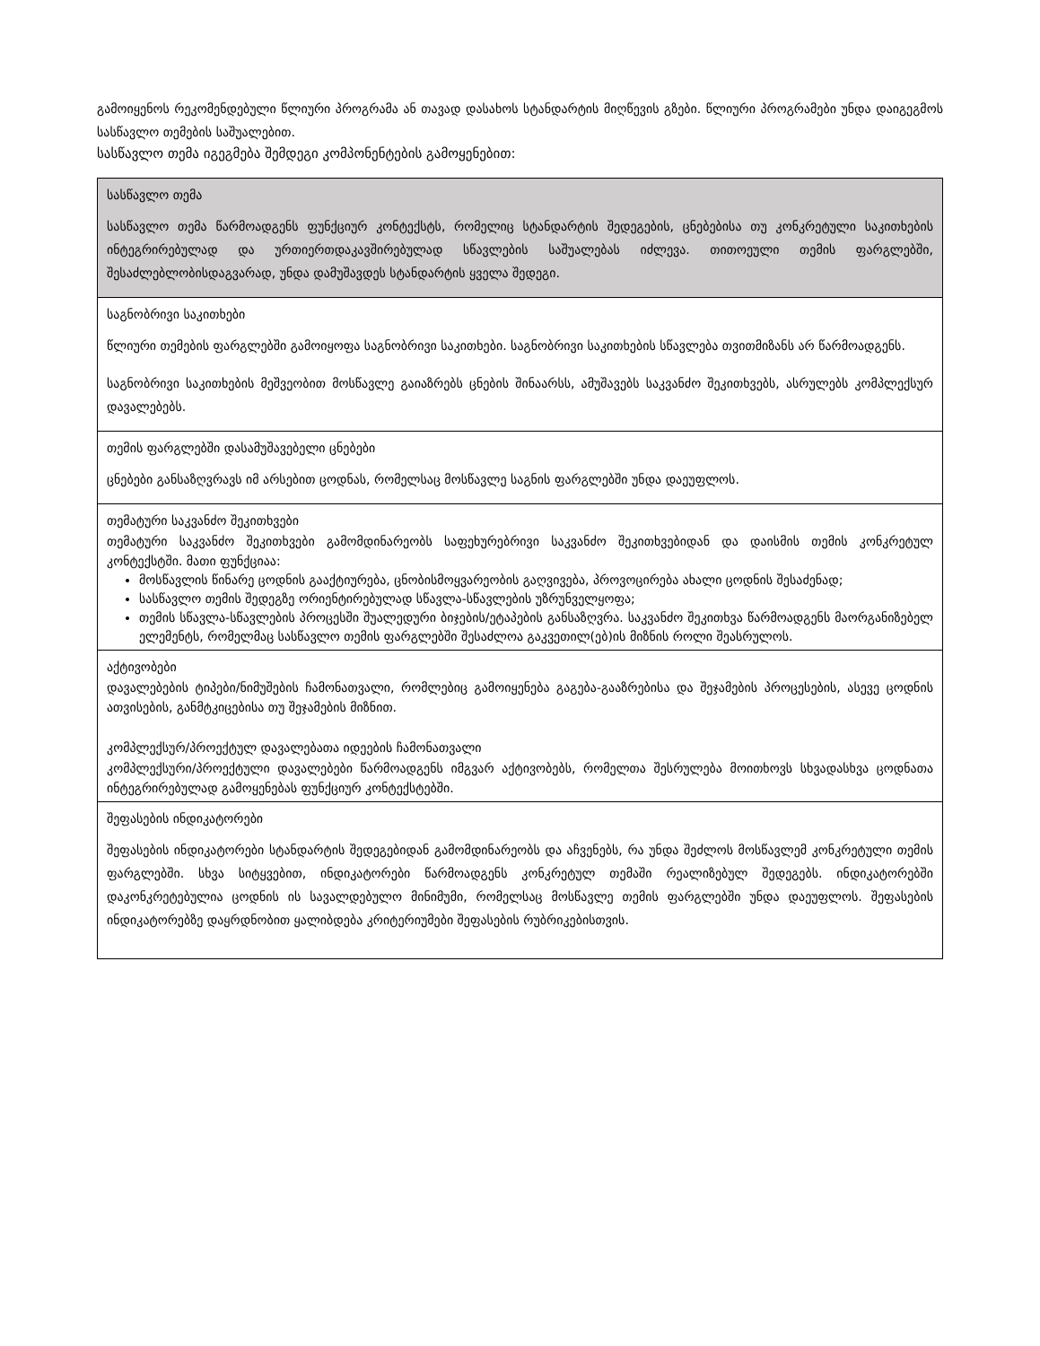გამოიყენოს რეკომენდებული წლიური პროგრამა ან თავად დასახოს სტანდარტის მიღწევის გზები. წლიური პროგრამები უნდა დაიგეგმოს სასწავლო თემების საშუალებით.
სასწავლო თემა იგეგმება შემდეგი კომპონენტების გამოყენებით:
| სასწავლო თემა სასწავლო თემა წარმოადგენს ფუნქციურ კონტექსტს, რომელიც სტანდარტის შედეგების, ცნებებისა თუ კონკრეტული საკითხების ინტეგრირებულად და ურთიერთდაკავშირებულად სწავლების საშუალებას იძლევა. თითოეული თემის ფარგლებში, შესაძლებლობისდაგვარად, უნდა დამუშავდეს სტანდარტის ყველა შედეგი. |
| საგნობრივი საკითხები წლიური თემების ფარგლებში გამოიყოფა საგნობრივი საკითხები. საგნობრივი საკითხების სწავლება თვითმიზანს არ წარმოადგენს. საგნობრივი საკითხების მეშვეობით მოსწავლე გაიაზრებს ცნების შინაარსს, ამუშავებს საკვანძო შეკითხვებს, ასრულებს კომპლექსურ დავალებებს. |
| თემის ფარგლებში დასამუშავებელი ცნებები ცნებები განსაზღვრავს იმ არსებით ცოდნას, რომელსაც მოსწავლე საგნის ფარგლებში უნდა დაეუფლოს. |
| თემატური საკვანძო შეკითხვები თემატური საკვანძო შეკითხვები გამომდინარეობს საფეხურებრივი საკვანძო შეკითხვებიდან და დაისმის თემის კონკრეტულ კონტექსტში. მათი ფუნქციაა: მოსწავლის წინარე ცოდნის გააქტიურება, ცნობისმოყვარეობის გაღვივება, პროვოცირება ახალი ცოდნის შესაძენად; სასწავლო თემის შედეგზე ორიენტირებულად სწავლა-სწავლების უზრუნველყოფა; თემის სწავლა-სწავლების პროცესში შუალედური ბიჯების/ეტაპების განსაზღვრა. საკვანძო შეკითხვა წარმოადგენს მაორგანიზებელ ელემენტს, რომელმაც სასწავლო თემის ფარგლებში შესაძლოა გაკვეთილ(ებ)ის მიზნის როლი შეასრულოს. |
| აქტივობები დავალებების ტიპები/ნიმუშების ჩამონათვალი, რომლებიც გამოიყენება გაგება-გააზრებისა და შეჯამების პროცესების, ასევე ცოდნის ათვისების, განმტკიცებისა თუ შეჯამების მიზნით. კომპლექსურ/პროექტულ დავალებათა იდეების ჩამონათვალი კომპლექსური/პროექტული დავალებები წარმოადგენს იმგვარ აქტივობებს, რომელთა შესრულება მოითხოვს სხვადასხვა ცოდნათა ინტეგრირებულად გამოყენებას ფუნქციურ კონტექსტებში. |
| შეფასების ინდიკატორები შეფასების ინდიკატორები სტანდარტის შედეგებიდან გამომდინარეობს და აჩვენებს, რა უნდა შეძლოს მოსწავლემ კონკრეტული თემის ფარგლებში. სხვა სიტყვებით, ინდიკატორები წარმოადგენს კონკრეტულ თემაში რეალიზებულ შედეგებს. ინდიკატორებში დაკონკრეტებულია ცოდნის ის სავალდებულო მინიმუმი, რომელსაც მოსწავლე თემის ფარგლებში უნდა დაეუფლოს. შეფასების ინდიკატორებზე დაყრდნობით ყალიბდება კრიტერიუმები შეფასების რუბრიკებისთვის. |